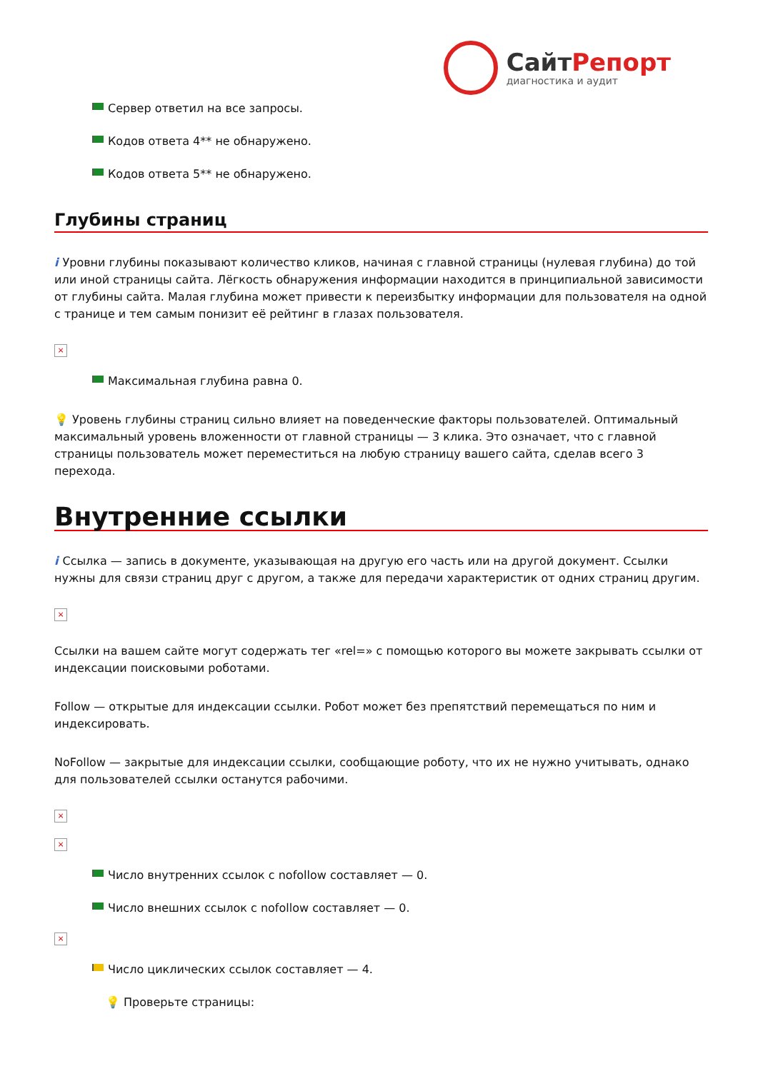Сайт Репорт
диагностика и аудит
Сервер ответил на все запросы.
Кодов ответа 4** не обнаружено.
Кодов ответа 5** не обнаружено.
Глубины страниц
i Уровни глубины показывают количество кликов, начиная с главной страницы (нулевая глубина) до той или иной страницы сайта. Лёгкость обнаружения информации находится в принципиальной зависимости от глубины сайта. Малая глубина может привести к переизбытку информации для пользователя на одной с транице и тем самым понизит её рейтинг в глазах пользователя.
×
Максимальная глубина равна 0.
💡 Уровень глубины страниц сильно влияет на поведенческие факторы пользователей. Оптимальный максимальный уровень вложенности от главной страницы — 3 клика. Это означает, что с главной страницы пользователь может переместиться на любую страницу вашего сайта, сделав всего 3 перехода.
Внутренние ссылки
i Ссылка — запись в документе, указывающая на другую его часть или на другой документ. Ссылки нужны для связи страниц друг с другом, а также для передачи характеристик от одних страниц другим.
×
Ссылки на вашем сайте могут содержать тег «rel=» с помощью которого вы можете закрывать ссылки от индексации поисковыми роботами.
Follow — открытые для индексации ссылки. Робот может без препятствий перемещаться по ним и индексировать.
NoFollow — закрытые для индексации ссылки, сообщающие роботу, что их не нужно учитывать, однако для пользователей ссылки останутся рабочими.
×
×
Число внутренних ссылок с nofollow составляет — 0.
Число внешних ссылок с nofollow составляет — 0.
×
Число циклических ссылок составляет — 4.
💡 Проверьте страницы: